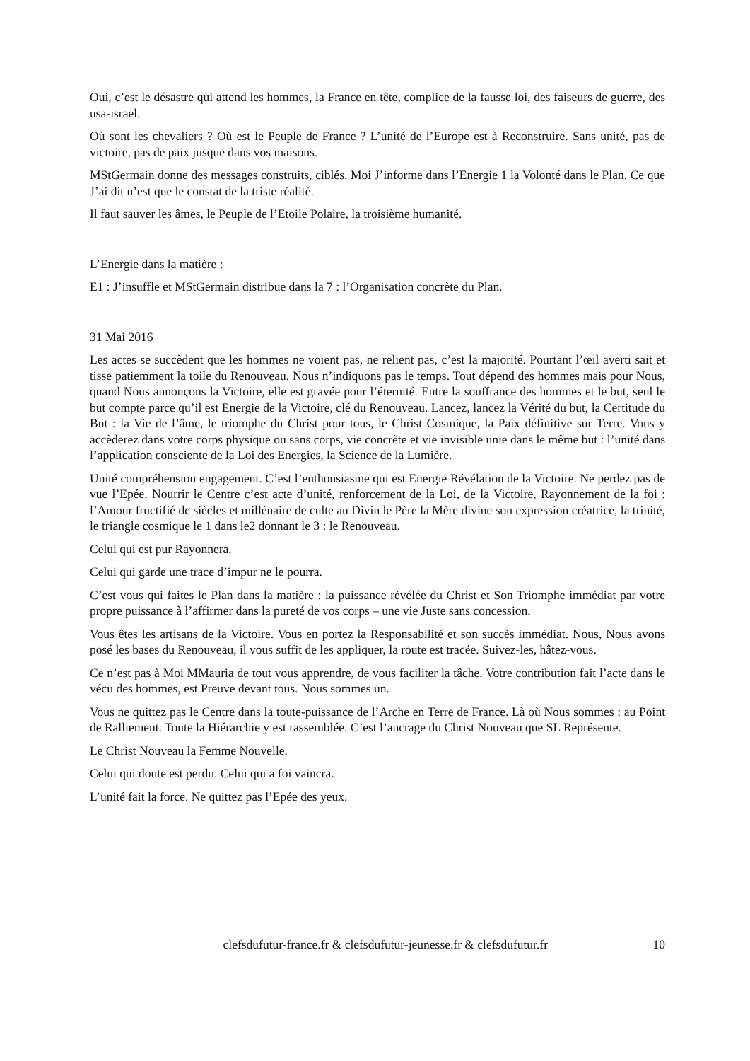Oui, c’est le désastre qui attend les hommes, la France en tête, complice de la fausse loi, des faiseurs de guerre, des usa-israel.
Où sont les chevaliers ? Où est le Peuple de France ? L’unité de l’Europe est à Reconstruire. Sans unité, pas de victoire, pas de paix jusque dans vos maisons.
MStGermain donne des messages construits, ciblés. Moi J’informe dans l’Energie 1 la Volonté dans le Plan. Ce que J’ai dit n’est que le constat de la triste réalité.
Il faut sauver les âmes, le Peuple de l’Etoile Polaire, la troisième humanité.
L’Energie dans la matière :
E1 : J’insuffle et MStGermain distribue dans la 7 : l’Organisation concrète du Plan.
31 Mai 2016
Les actes se succèdent que les hommes ne voient pas, ne relient pas, c’est la majorité. Pourtant l’œil averti sait et tisse patiemment la toile du Renouveau. Nous n’indiquons pas le temps. Tout dépend des hommes mais pour Nous, quand Nous annonçons la Victoire, elle est gravée pour l’éternité. Entre la souffrance des hommes et le but, seul le but compte parce qu’il est Energie de la Victoire, clé du Renouveau. Lancez, lancez la Vérité du but, la Certitude du But : la Vie de l’âme, le triomphe du Christ pour tous, le Christ Cosmique, la Paix définitive sur Terre. Vous y accèderez dans votre corps physique ou sans corps, vie concrète et vie invisible unie dans le même but : l’unité dans l’application consciente de la Loi des Energies, la Science de la Lumière.
Unité compréhension engagement. C’est l’enthousiasme qui est Energie Révélation de la Victoire. Ne perdez pas de vue l’Epée. Nourrir le Centre c’est acte d’unité, renforcement de la Loi, de la Victoire, Rayonnement de la foi : l’Amour fructifié de siècles et millénaire de culte au Divin le Père la Mère divine son expression créatrice, la trinité, le triangle cosmique le 1 dans le2 donnant le 3 : le Renouveau.
Celui qui est pur Rayonnera.
Celui qui garde une trace d’impur ne le pourra.
C’est vous qui faites le Plan dans la matière : la puissance révélée du Christ et Son Triomphe immédiat par votre propre puissance à l’affirmer dans la pureté de vos corps – une vie Juste sans concession.
Vous êtes les artisans de la Victoire. Vous en portez la Responsabilité et son succès immédiat. Nous, Nous avons posé les bases du Renouveau, il vous suffit de les appliquer, la route est tracée. Suivez-les, hâtez-vous.
Ce n’est pas à Moi MMauria de tout vous apprendre, de vous faciliter la tâche. Votre contribution fait l’acte dans le vécu des hommes, est Preuve devant tous. Nous sommes un.
Vous ne quittez pas le Centre dans la toute-puissance de l’Arche en Terre de France. Là où Nous sommes : au Point de Ralliement. Toute la Hiérarchie y est rassemblée. C’est l’ancrage du Christ Nouveau que SL Représente.
Le Christ Nouveau la Femme Nouvelle.
Celui qui doute est perdu. Celui qui a foi vaincra.
L’unité fait la force. Ne quittez pas l’Epée des yeux.
clefsdufutur-france.fr & clefsdufutur-jeunesse.fr & clefsdufutur.fr 10